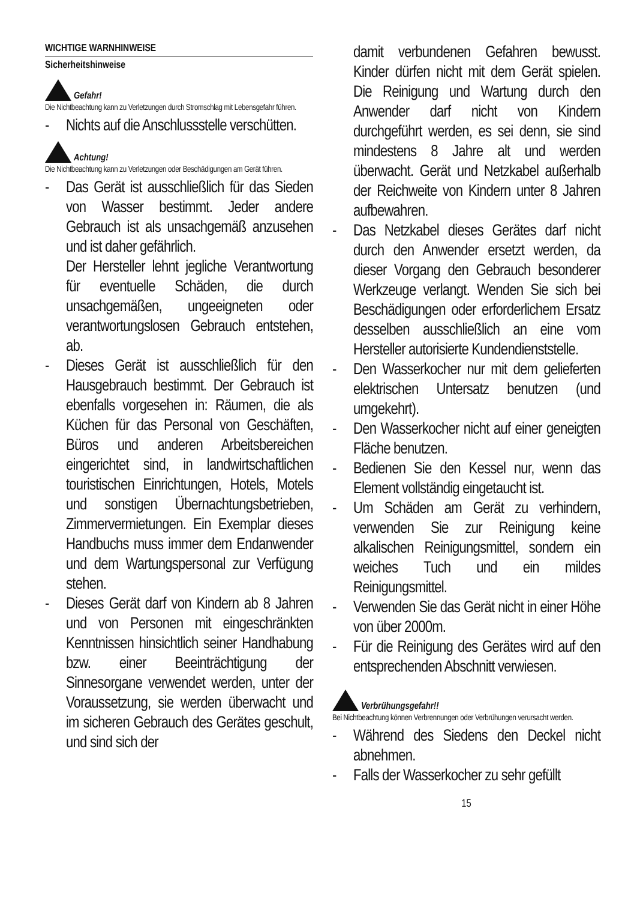WICHTIGE WARNHINWEISE
Sicherheitshinweise
Gefahr!
Die Nichtbeachtung kann zu Verletzungen durch Stromschlag mit Lebensgefahr führen.
- Nichts auf die Anschlussstelle verschütten.
Achtung!
Die Nichtbeachtung kann zu Verletzungen oder Beschädigungen am Gerät führen.
- Das Gerät ist ausschließlich für das Sieden von Wasser bestimmt. Jeder andere Gebrauch ist als unsachgemäß anzusehen und ist daher gefährlich.
Der Hersteller lehnt jegliche Verantwortung für eventuelle Schäden, die durch unsachgemäßen, ungeeigneten oder verantwortungslosen Gebrauch entstehen, ab.
- Dieses Gerät ist ausschließlich für den Hausgebrauch bestimmt. Der Gebrauch ist ebenfalls vorgesehen in: Räumen, die als Küchen für das Personal von Geschäften, Büros und anderen Arbeitsbereichen eingerichtet sind, in landwirtschaftlichen touristischen Einrichtungen, Hotels, Motels und sonstigen Übernachtungsbetrieben, Zimmervermietungen. Ein Exemplar dieses Handbuchs muss immer dem Endanwender und dem Wartungspersonal zur Verfügung stehen.
- Dieses Gerät darf von Kindern ab 8 Jahren und von Personen mit eingeschränkten Kenntnissen hinsichtlich seiner Handhabung bzw. einer Beeinträchtigung der Sinnesorgane verwendet werden, unter der Voraussetzung, sie werden überwacht und im sicheren Gebrauch des Gerätes geschult, und sind sich der
damit verbundenen Gefahren bewusst. Kinder dürfen nicht mit dem Gerät spielen. Die Reinigung und Wartung durch den Anwender darf nicht von Kindern durchgeführt werden, es sei denn, sie sind mindestens 8 Jahre alt und werden überwacht. Gerät und Netzkabel außerhalb der Reichweite von Kindern unter 8 Jahren aufbewahren.
- Das Netzkabel dieses Gerätes darf nicht durch den Anwender ersetzt werden, da dieser Vorgang den Gebrauch besonderer Werkzeuge verlangt. Wenden Sie sich bei Beschädigungen oder erforderlichem Ersatz desselben ausschließlich an eine vom Hersteller autorisierte Kundendienststelle.
- Den Wasserkocher nur mit dem gelieferten elektrischen Untersatz benutzen (und umgekehrt).
- Den Wasserkocher nicht auf einer geneigten Fläche benutzen.
- Bedienen Sie den Kessel nur, wenn das Element vollständig eingetaucht ist.
- Um Schäden am Gerät zu verhindern, verwenden Sie zur Reinigung keine alkalischen Reinigungsmittel, sondern ein weiches Tuch und ein mildes Reinigungsmittel.
- Verwenden Sie das Gerät nicht in einer Höhe von über 2000m.
- Für die Reinigung des Gerätes wird auf den entsprechenden Abschnitt verwiesen.
Verbrühungsgefahr!!
Bei Nichtbeachtung können Verbrennungen oder Verbrühungen verursacht werden.
- Während des Siedens den Deckel nicht abnehmen.
- Falls der Wasserkocher zu sehr gefüllt
15